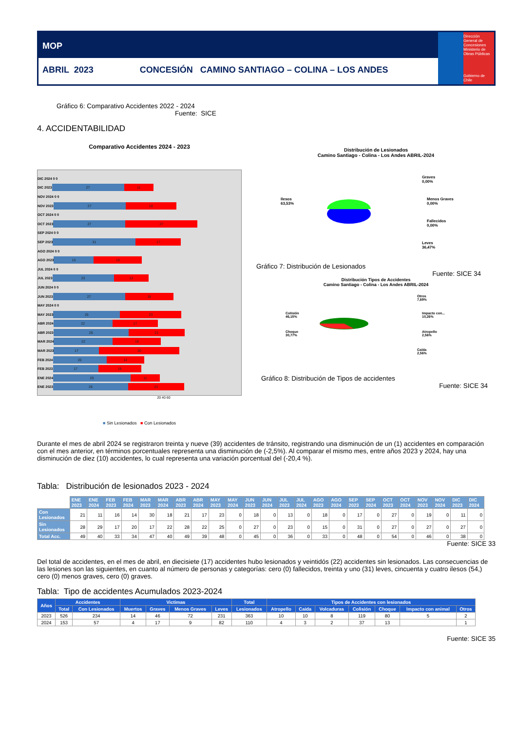MOP
ABRIL 2023 CONCESIÓN CAMINO SANTIAGO – COLINA – LOS ANDES
Dirección General de Concesiones
Ministerio de Obras Públicas
Gobierno de Chile
Gráfico 6: Comparativo Accidentes 2022 - 2024
Fuente: SICE
4. ACCIDENTABILIDAD
Comparativo Accidentes 2024 - 2023
DIC 2024 0 0
DIC 2023 27 11
NOV 2024 0 0
NOV 2023 27 19
OCT 2024 0 0
OCT 2023 27 27
SEP 2024 0 0
SEP 2023 31 17
AGO 2024 0 0
AGO 2023 15 18
JUL 2024 0 0
JUL 2023 23 13
JUN 2024 0 0
JUN 2023 27 18
MAY 2024 0 0
MAY 2023 25 23
ABR 2024 22 17
ABR 2023 28 21
MAR 2024 22 18
MAR 2023 17 30
FEB 2024 20 14
FEB 2023 17 16
ENE 2024 29 11
ENE 2023 28 21
20 40 60
■ Sin Lesionados ■ Con Lesionados
Distribución de Lesionados
Camino Santiago - Colina - Los Andes ABRIL-2024
Ilesos
63,53%
Graves
0,00%
Menos Graves
0,00%
Fallecidos
0,00%
Leves
36,47%
Gráfico 7: Distribución de Lesionados
Fuente: SICE 34
Distribución Tipos de Accidentes
Camino Santiago - Colina - Los Andes ABRIL-2024
Colisión
46,15%
Choque
30,77%
Otros
7,69%
Impacto con...
10,26%
Atropello
2,56%
Caída
2,56%
Gráfico 8: Distribución de Tipos de accidentes
Fuente: SICE 34
Durante el mes de abril 2024 se registraron treinta y nueve (39) accidentes de tránsito, registrando una disminución de un (1) accidentes en comparación con el mes anterior, en términos porcentuales representa una disminución de (-2,5%). Al comparar el mismo mes, entre años 2023 y 2024, hay una disminución de diez (10) accidentes, lo cual representa una variación porcentual del (-20,4 %).
Tabla: Distribución de lesionados 2023 - 2024
| | ENE 2023 | ENE 2024 | FEB 2023 | FEB 2024 | MAR 2023 | MAR 2024 | ABR 2023 | ABR 2024 | MAY 2023 | MAY 2024 | JUN 2023 | JUN 2024 | JUL 2023 | JUL 2024 | AGO 2023 | AGO 2024 | SEP 2023 | SEP 2024 | OCT 2023 | OCT 2024 | NOV 2023 | NOV 2024 | DIC 2023 | DIC 2024 |
| Con Lesionados | 21 | 11 | 16 | 14 | 30 | 18 | 21 | 17 | 23 | 0 | 18 | 0 | 13 | 0 | 18 | 0 | 17 | 0 | 27 | 0 | 19 | 0 | 11 | 0 |
| Sin Lesionados | 28 | 29 | 17 | 20 | 17 | 22 | 28 | 22 | 25 | 0 | 27 | 0 | 23 | 0 | 15 | 0 | 31 | 0 | 27 | 0 | 27 | 0 | 27 | 0 |
| Total Acc. | 49 | 40 | 33 | 34 | 47 | 40 | 49 | 39 | 48 | 0 | 45 | 0 | 36 | 0 | 33 | 0 | 48 | 0 | 54 | 0 | 46 | 0 | 38 | 0 |
Fuente: SICE 33
Del total de accidentes, en el mes de abril, en diecisiete (17) accidentes hubo lesionados y veintidós (22) accidentes sin lesionados. Las consecuencias de las lesiones son las siguientes, en cuanto al número de personas y categorías: cero (0) fallecidos, treinta y uno (31) leves, cincuenta y cuatro ilesos (54,) cero (0) menos graves, cero (0) graves.
Tabla: Tipo de accidentes Acumulados 2023-2024
| Años | Accidentes | | Victimas | | | | Total | Tipos de Accidentes con lesionados | | | | | | |
| --- | --- | --- | --- | --- | --- | --- | --- | --- | --- | --- | --- | --- | --- | --- |
| | Total | Con Lesionados | Muertos | Graves | Menos Graves | Leves | Lesionados | Atropello | Caida | Volcaduras | Colisión | Choque | Impacto con animal | Otros |
| 2023 | 526 | 234 | 14 | 46 | 72 | 231 | 363 | 10 | 10 | 8 | 119 | 80 | 5 | 2 |
| 2024 | 153 | 57 | 4 | 17 | 9 | 82 | 110 | 4 | 3 | 2 | 37 | 13 | | 1 |
Fuente: SICE 35